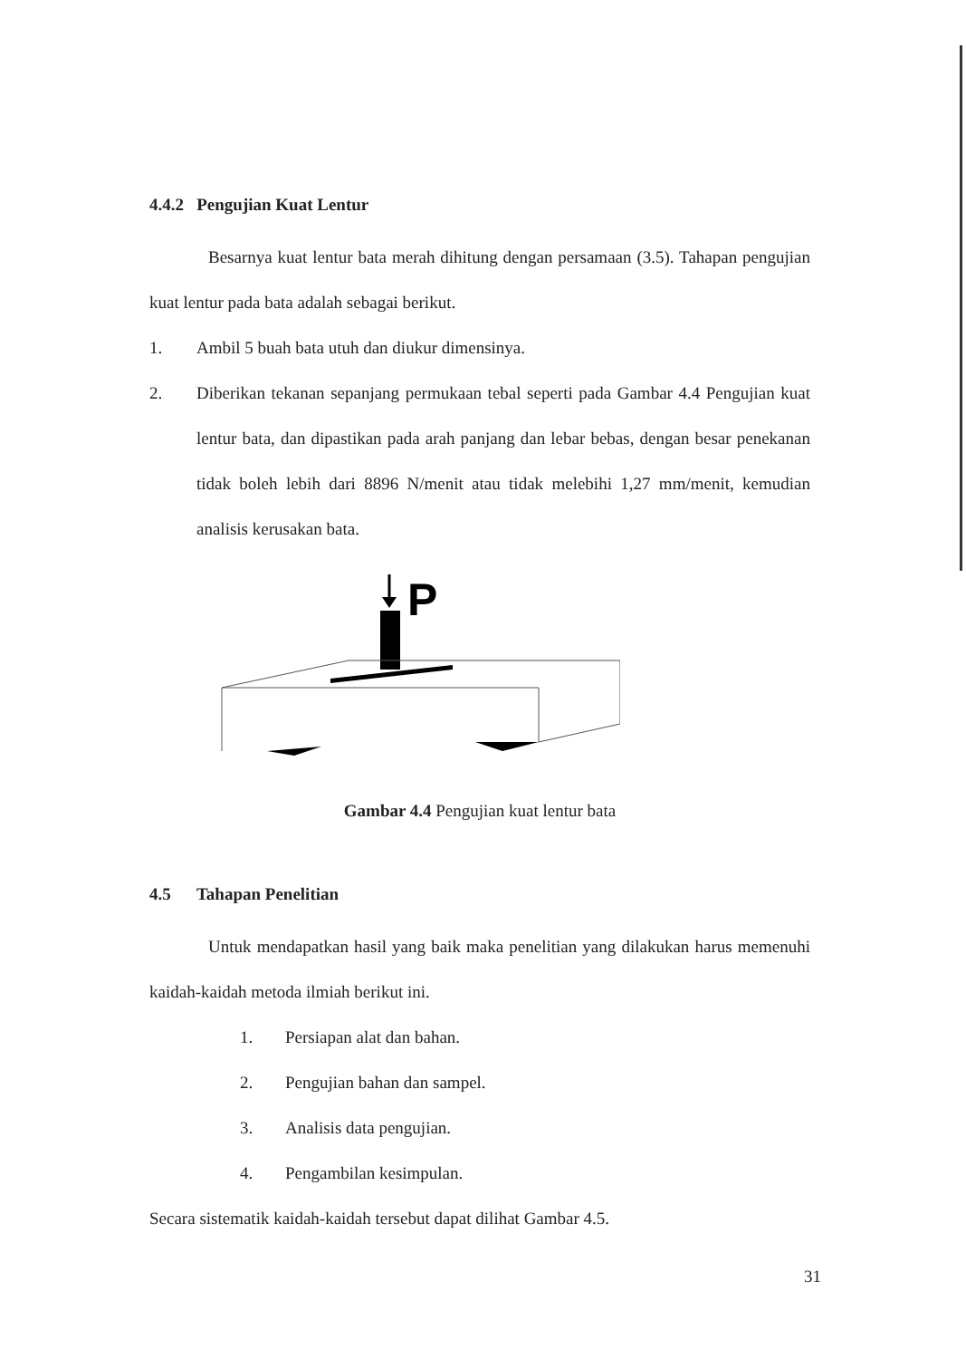4.4.2 Pengujian Kuat Lentur
Besarnya kuat lentur bata merah dihitung dengan persamaan (3.5). Tahapan pengujian kuat lentur pada bata adalah sebagai berikut.
1. Ambil 5 buah bata utuh dan diukur dimensinya.
2. Diberikan tekanan sepanjang permukaan tebal seperti pada Gambar 4.4 Pengujian kuat lentur bata, dan dipastikan pada arah panjang dan lebar bebas, dengan besar penekanan tidak boleh lebih dari 8896 N/menit atau tidak melebihi 1,27 mm/menit, kemudian analisis kerusakan bata.
P
Gambar 4.4 Pengujian kuat lentur bata
4.5 Tahapan Penelitian
Untuk mendapatkan hasil yang baik maka penelitian yang dilakukan harus memenuhi kaidah-kaidah metoda ilmiah berikut ini.
1. Persiapan alat dan bahan.
2. Pengujian bahan dan sampel.
3. Analisis data pengujian.
4. Pengambilan kesimpulan.
Secara sistematik kaidah-kaidah tersebut dapat dilihat Gambar 4.5.
31